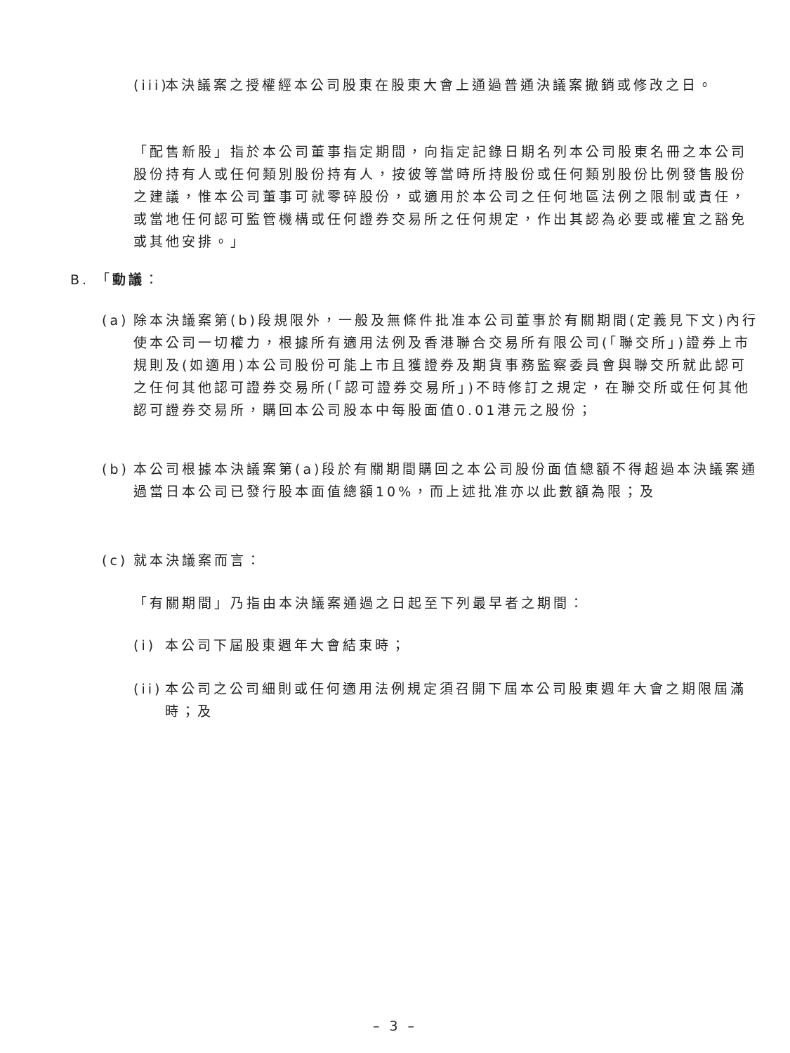(iii)
本決議案之授權經本公司股東在股東大會上通過普通決議案撤銷或修改之日。
「配售新股」指於本公司董事指定期間，向指定記錄日期名列本公司股東名冊之本公司股份持有人或任何類別股份持有人，按彼等當時所持股份或任何類別股份比例發售股份之建議，惟本公司董事可就零碎股份，或適用於本公司之任何地區法例之限制或責任，或當地任何認可監管機構或任何證券交易所之任何規定，作出其認為必要或權宜之豁免或其他安排。」
B. 「動議：
(a)
除本決議案第(b)段規限外，一般及無條件批准本公司董事於有關期間(定義見下文)內行使本公司一切權力，根據所有適用法例及香港聯合交易所有限公司(「聯交所」)證券上市規則及(如適用)本公司股份可能上市且獲證券及期貨事務監察委員會與聯交所就此認可之任何其他認可證券交易所(「認可證券交易所」)不時修訂之規定，在聯交所或任何其他認可證券交易所，購回本公司股本中每股面值0.01港元之股份；
(b)
本公司根據本決議案第(a)段於有關期間購回之本公司股份面值總額不得超過本決議案通過當日本公司已發行股本面值總額10%，而上述批准亦以此數額為限；及
(c)
就本決議案而言：
「有關期間」乃指由本決議案通過之日起至下列最早者之期間：
(i)
本公司下屆股東週年大會結束時；
(ii)
本公司之公司細則或任何適用法例規定須召開下屆本公司股東週年大會之期限屆滿時；及
– 3 –